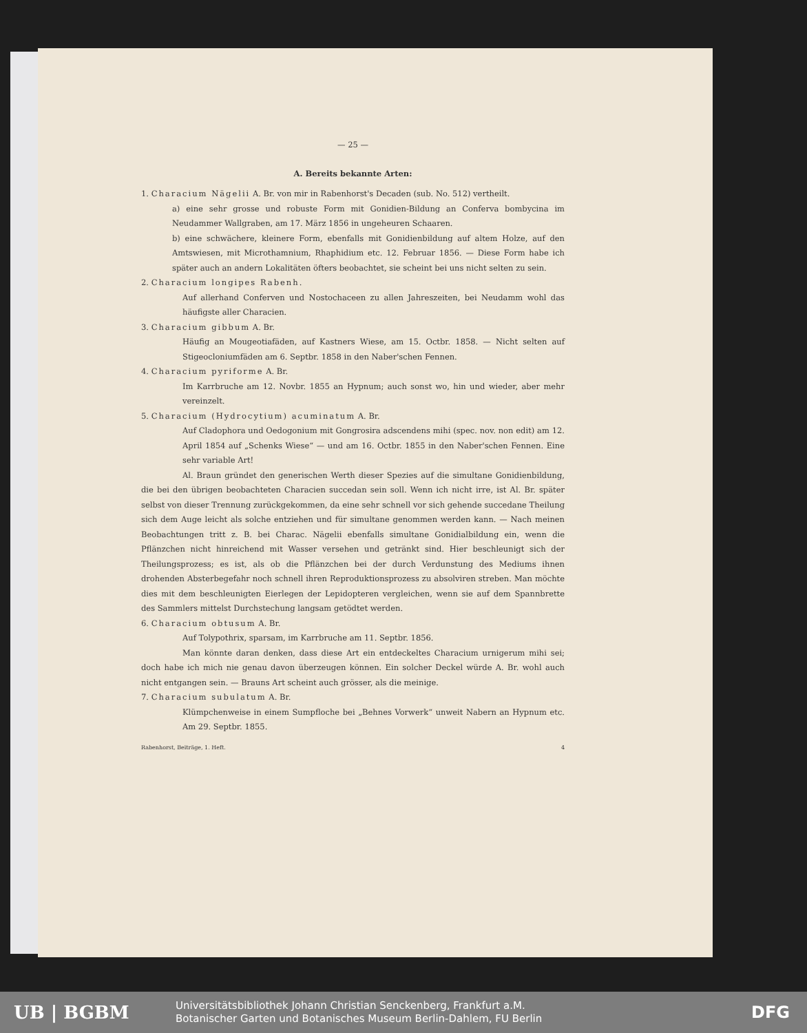— 25 —
A. Bereits bekannte Arten:
1. Characium Nägelii A. Br. von mir in Rabenhorst's Decaden (sub. No. 512) vertheilt.
a) eine sehr grosse und robuste Form mit Gonidien-Bildung an Conferva bombycina im Neudammer Wallgraben, am 17. März 1856 in ungeheuren Schaaren.
b) eine schwächere, kleinere Form, ebenfalls mit Gonidienbildung auf altem Holze, auf den Amtswiesen, mit Microthamnium, Rhaphidium etc. 12. Februar 1856. — Diese Form habe ich später auch an andern Lokalitäten öfters beobachtet, sie scheint bei uns nicht selten zu sein.
2. Characium longipes Rabenh.
Auf allerhand Conferven und Nostochaceen zu allen Jahreszeiten, bei Neudamm wohl das häufigste aller Characien.
3. Characium gibbum A. Br.
Häufig an Mougeotiafäden, auf Kastners Wiese, am 15. Octbr. 1858. — Nicht selten auf Stigeocloniumfäden am 6. Septbr. 1858 in den Naber'schen Fennen.
4. Characium pyriforme A. Br.
Im Karrbruche am 12. Novbr. 1855 an Hypnum; auch sonst wo, hin und wieder, aber mehr vereinzelt.
5. Characium (Hydrocytium) acuminatum A. Br.
Auf Cladophora und Oedogonium mit Gongrosira adscendens mihi (spec. nov. non edit) am 12. April 1854 auf „Schenks Wiese“ — und am 16. Octbr. 1855 in den Naber'schen Fennen. Eine sehr variable Art!
Al. Braun gründet den generischen Werth dieser Spezies auf die simultane Gonidienbildung, die bei den übrigen beobachteten Characien succedan sein soll. Wenn ich nicht irre, ist Al. Br. später selbst von dieser Trennung zurückgekommen, da eine sehr schnell vor sich gehende succedane Theilung sich dem Auge leicht als solche entziehen und für simultane genommen werden kann. — Nach meinen Beobachtungen tritt z. B. bei Charac. Nägelii ebenfalls simultane Gonidialbildung ein, wenn die Pflänzchen nicht hinreichend mit Wasser versehen und getränkt sind. Hier beschleunigt sich der Theilungsprozess; es ist, als ob die Pflänzchen bei der durch Verdunstung des Mediums ihnen drohenden Absterbegefahr noch schnell ihren Reproduktionsprozess zu absolviren streben. Man möchte dies mit dem beschleunigten Eierlegen der Lepidopteren vergleichen, wenn sie auf dem Spannbrette des Sammlers mittelst Durchstechung langsam getödtet werden.
6. Characium obtusum A. Br.
Auf Tolypothrix, sparsam, im Karrbruche am 11. Septbr. 1856.
Man könnte daran denken, dass diese Art ein entdeckeltes Characium urnigerum mihi sei; doch habe ich mich nie genau davon überzeugen können. Ein solcher Deckel würde A. Br. wohl auch nicht entgangen sein. — Brauns Art scheint auch grösser, als die meinige.
7. Characium subulatum A. Br.
Klümpchenweise in einem Sumpfloche bei „Behnes Vorwerk“ unweit Nabern an Hypnum etc. Am 29. Septbr. 1855.
Rabenhorst, Beiträge, 1. Heft. 4
UB | BGBM
Universitätsbibliothek Johann Christian Senckenberg, Frankfurt a.M.
Botanischer Garten und Botanisches Museum Berlin-Dahlem, FU Berlin
DFG